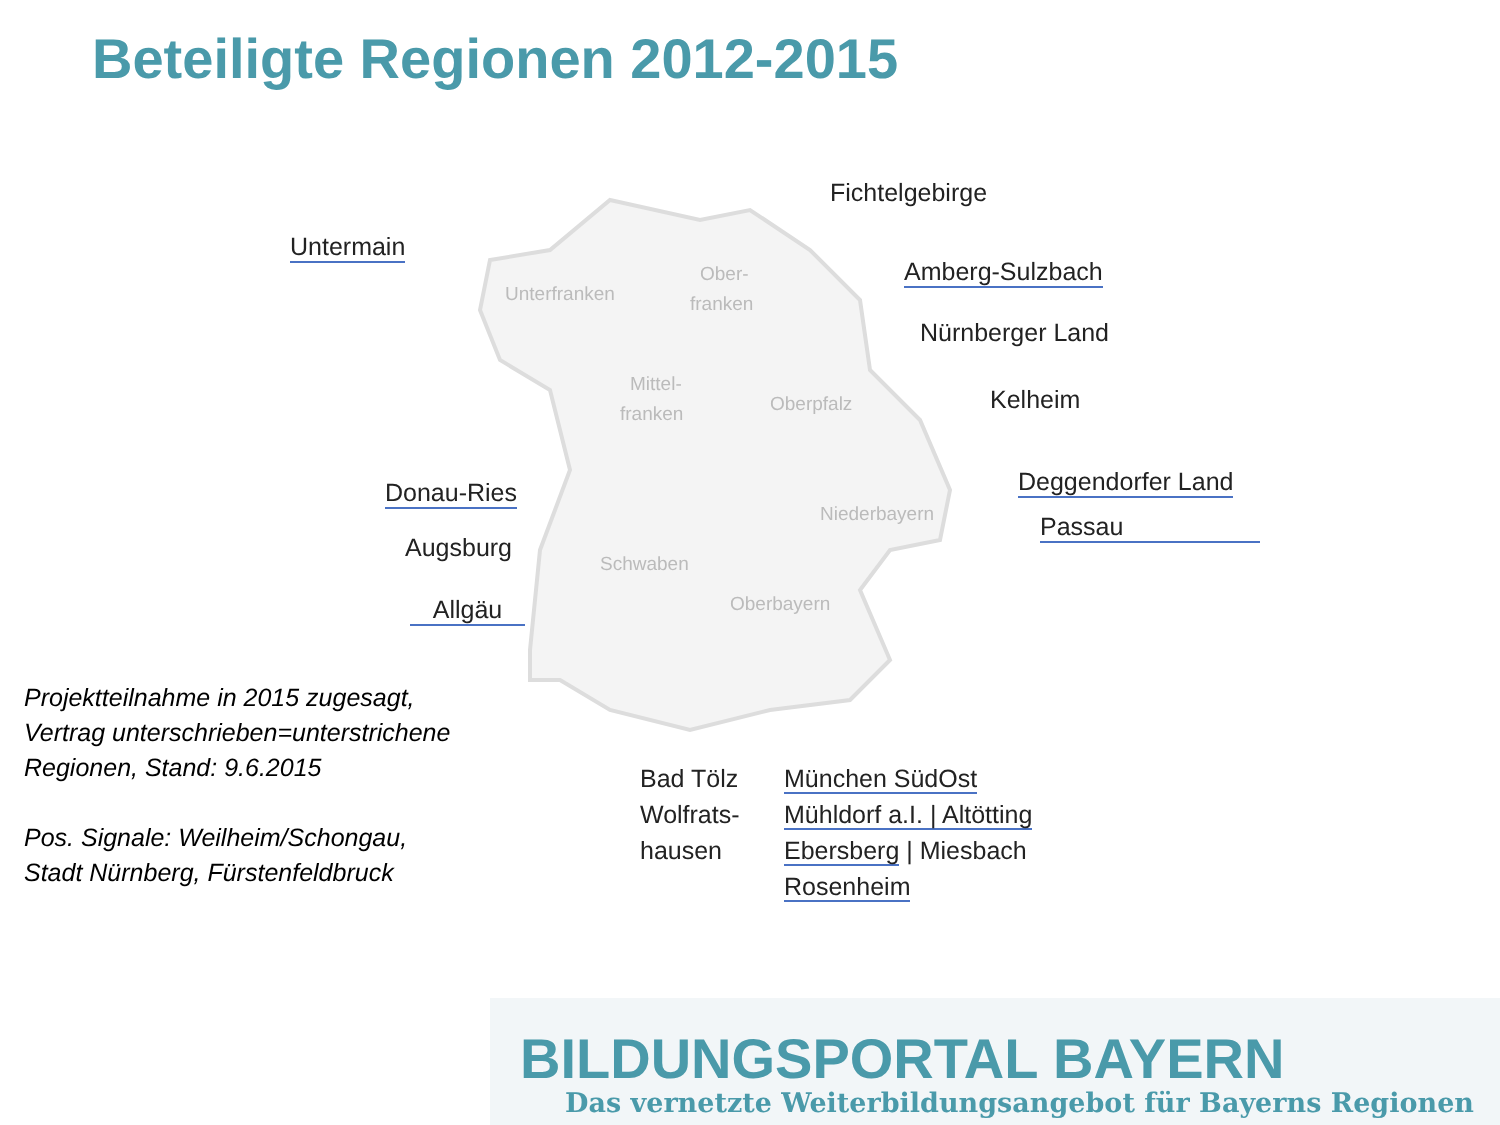Beteiligte Regionen 2012-2015
Unterfranken
Ober-
franken
Mittel-
franken
Oberpfalz
Niederbayern
Schwaben
Oberbayern
Fichtelgebirge
Untermain
Amberg-Sulzbach
Nürnberger Land
Kelheim
Deggendorfer Land
Passau
Donau-Ries
Augsburg
Allgäu
Projektteilnahme in 2015 zugesagt,
Vertrag unterschrieben=unterstrichene
Regionen, Stand: 9.6.2015
Pos. Signale: Weilheim/Schongau,
Stadt Nürnberg, Fürstenfeldbruck
Bad Tölz
Wolfrats-
hausen
München SüdOst
Mühldorf a.I. | Altötting
Ebersberg | Miesbach
Rosenheim
BILDUNGSPORTAL BAYERN
Das vernetzte Weiterbildungsangebot für Bayerns Regionen